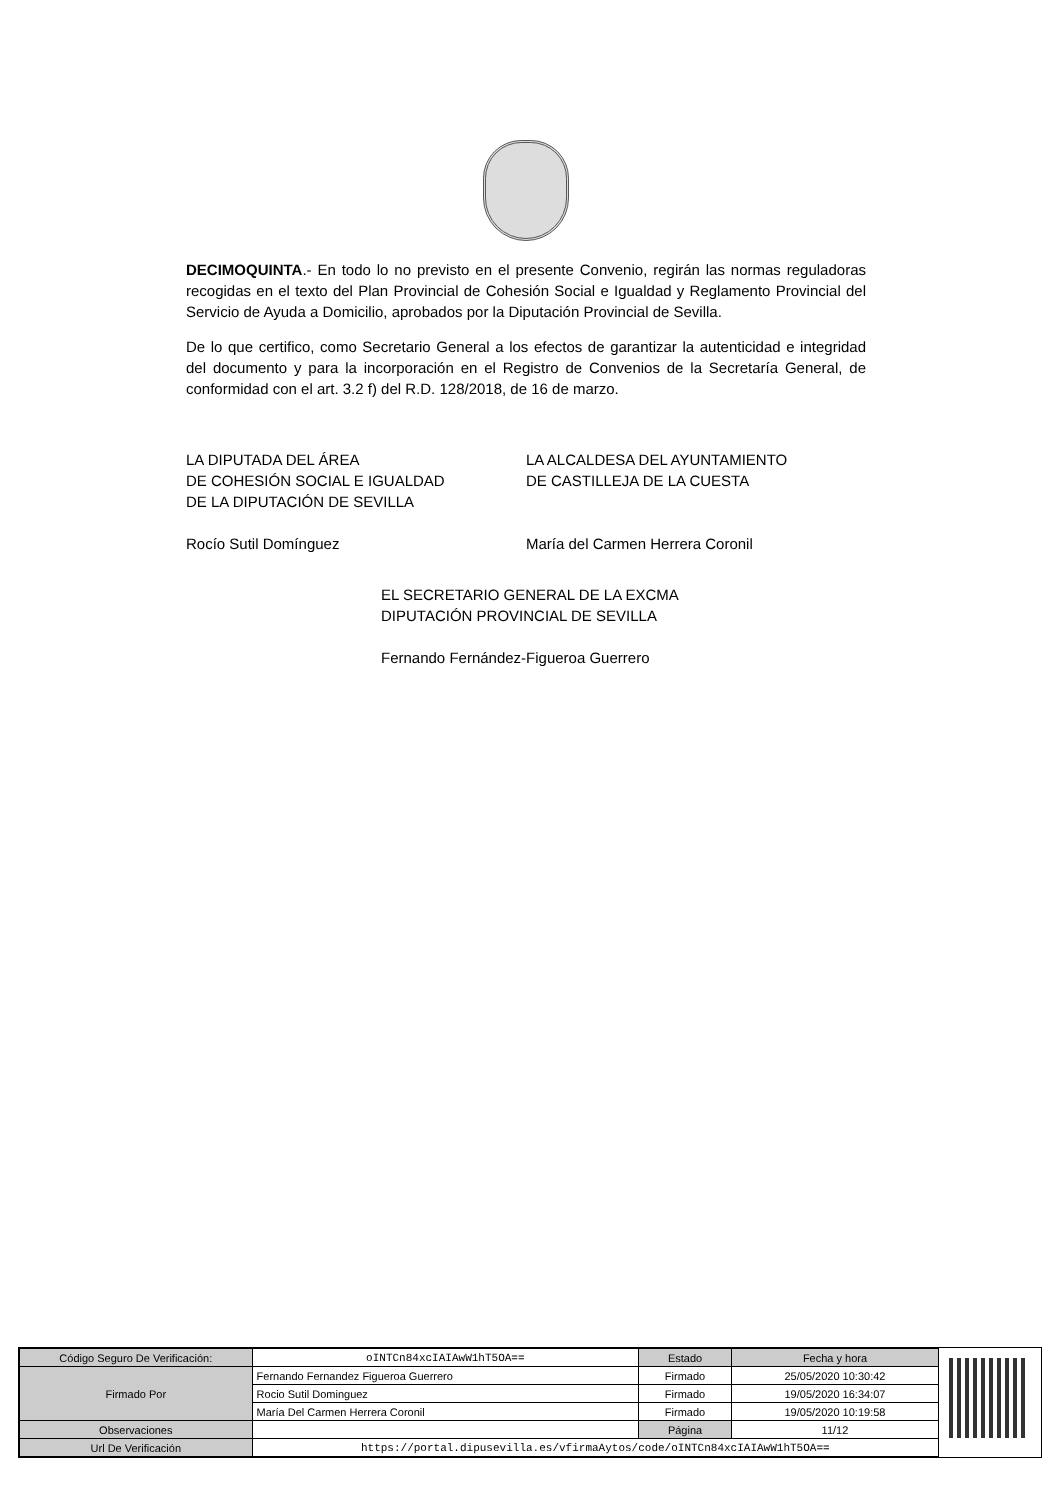DECIMOQUINTA.- En todo lo no previsto en el presente Convenio, regirán las normas reguladoras recogidas en el texto del Plan Provincial de Cohesión Social e Igualdad y Reglamento Provincial del Servicio de Ayuda a Domicilio, aprobados por la Diputación Provincial de Sevilla.
De lo que certifico, como Secretario General a los efectos de garantizar la autenticidad e integridad del documento y para la incorporación en el Registro de Convenios de la Secretaría General, de conformidad con el art. 3.2 f) del R.D. 128/2018, de 16 de marzo.
LA DIPUTADA DEL ÁREA
DE COHESIÓN SOCIAL E IGUALDAD
DE LA DIPUTACIÓN DE SEVILLA
Rocío Sutil Domínguez
LA ALCALDESA DEL AYUNTAMIENTO
DE CASTILLEJA DE LA CUESTA
María del Carmen Herrera Coronil
EL SECRETARIO GENERAL DE LA EXCMA
DIPUTACIÓN PROVINCIAL DE SEVILLA
Fernando Fernández-Figueroa Guerrero
| Código Seguro De Verificación: | oINTCn84xcIAIAwW1hT5OA== | Estado | Fecha y hora |
| Firmado Por | Fernando Fernandez Figueroa Guerrero | Firmado | 25/05/2020 10:30:42 |
| | Rocio Sutil Dominguez | Firmado | 19/05/2020 16:34:07 |
| | María Del Carmen Herrera Coronil | Firmado | 19/05/2020 10:19:58 |
| Observaciones | | Página | 11/12 |
| Url De Verificación | https://portal.dipusevilla.es/vfirmaAytos/code/oINTCn84xcIAIAwW1hT5OA== | | |